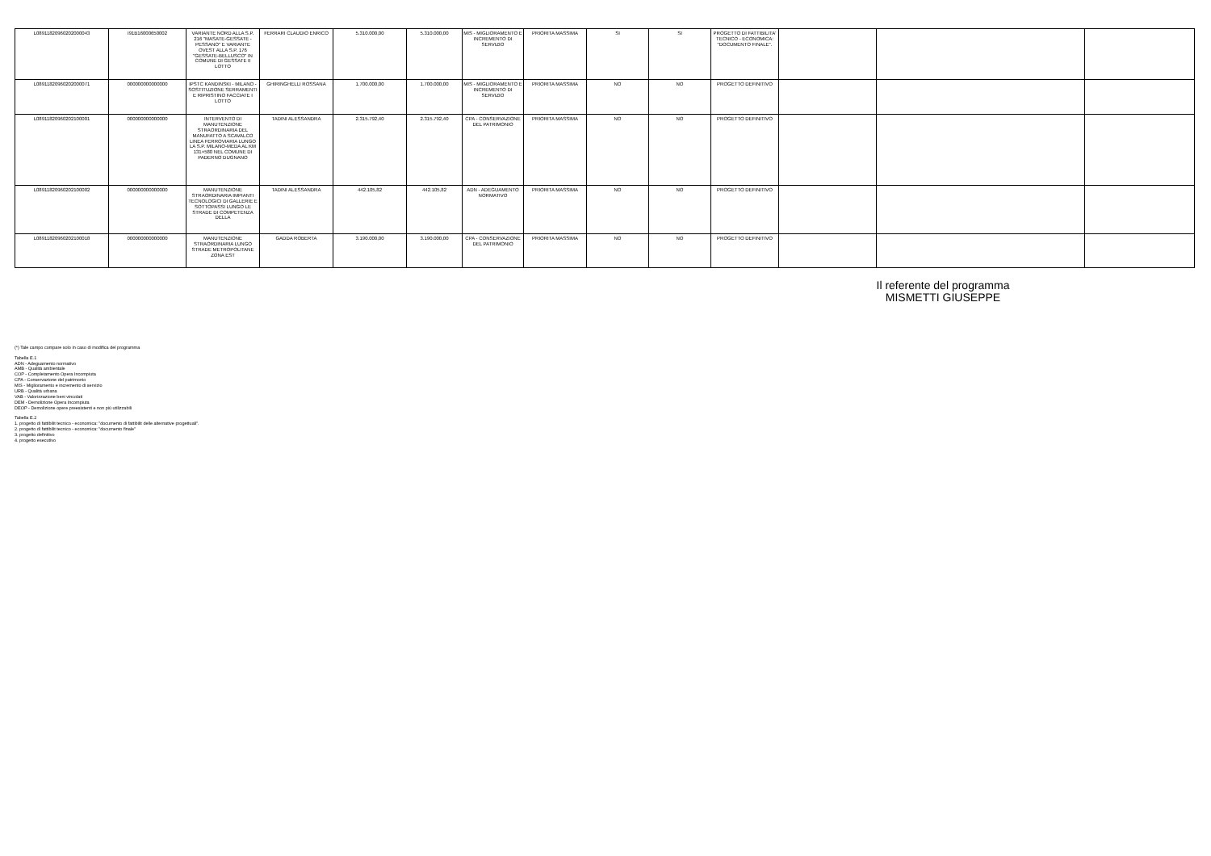| L08911820960202000043 | I91B16000650002 | VARIANTE NORD ALLA S.P. 216 "MASATE-GESSATE - PESSANO" E VARIANTE OVEST ALLA S.P. 176 "GESSATE-BELLUSCO" IN COMUNE DI GESSATE II LOTTO | FERRARI CLAUDIO ENRICO | 5.310.000,00 | 5.310.000,00 | MIS - MIGLIORAMENTO E INCREMENTO DI SERVIZIO | PRIORITA MASSIMA | SI | SI | PROGETTO DI FATTIBILITA' TECNICO - ECONOMICA: "DOCUMENTO FINALE". | | | |
| L08911820960202000071 | 000000000000000 | IPSTC KANDINSKI - MILANO - SOSTITUZIONE SERRAMENTI E RIPRISTINO FACCIATE I LOTTO | GHIRINGHELLI ROSSANA | 1.700.000,00 | 1.700.000,00 | MIS - MIGLIORAMENTO E INCREMENTO DI SERVIZIO | PRIORITA MASSIMA | NO | NO | PROGETTO DEFINITIVO | | | |
| L08911820960202100001 | 000000000000000 | INTERVENTO DI MANUTENZIONE STRAORDINARIA DEL MANUFATTO A SCAVALCO LINEA FERROVIARIA LUNGO LA S.P. MILANO-MEDA AL KM 131+580 NEL COMUNE DI PADERNO DUGNANO | TADINI ALESSANDRA | 2.315.792,40 | 2.315.792,40 | CPA - CONSERVAZIONE DEL PATRIMONIO | PRIORITA MASSIMA | NO | NO | PROGETTO DEFINITIVO | | | |
| L08911820960202100002 | 000000000000000 | MANUTENZIONE STRAORDINARIA IMPIANTI TECNOLOGICI DI GALLERIE E SOTTOPASSI LUNGO LE STRADE DI COMPETENZA DELLA | TADINI ALESSANDRA | 442.105,82 | 442.105,82 | ADN - ADEGUAMENTO NORMATIVO | PRIORITA MASSIMA | NO | NO | PROGETTO DEFINITIVO | | | |
| L08911820960202100018 | 000000000000000 | MANUTENZIONE STRAORDINARIA LUNGO STRADE METROPOLITANE ZONA EST | GADDA ROBERTA | 3.190.000,00 | 3.190.000,00 | CPA - CONSERVAZIONE DEL PATRIMONIO | PRIORITA MASSIMA | NO | NO | PROGETTO DEFINITIVO | | | |
Il referente del programma
MISMETTI GIUSEPPE
(*) Tale campo compare solo in caso di modifica del programma
Tabella E.1
ADN - Adeguamento normativo
AMB - Qualità ambientale
COP - Completamento Opera Incompiuta
CPA - Conservazione del patrimonio
MIS - Miglioramento e incremento di servizio
URB - Qualità urbana
VAB - Valorizzazione beni vincolati
DEM - Demolizione Opera Incompiuta
DEOP - Demolizione opere preesistenti e non più utilizzabili
Tabella E.2
1. progetto di fattibilit tecnico - economica: "documento di fattibilit delle alternative progettuali".
2. progetto di fattibilit tecnico - economica: "documento finale"
3. progetto definitivo
4. progetto esecutivo